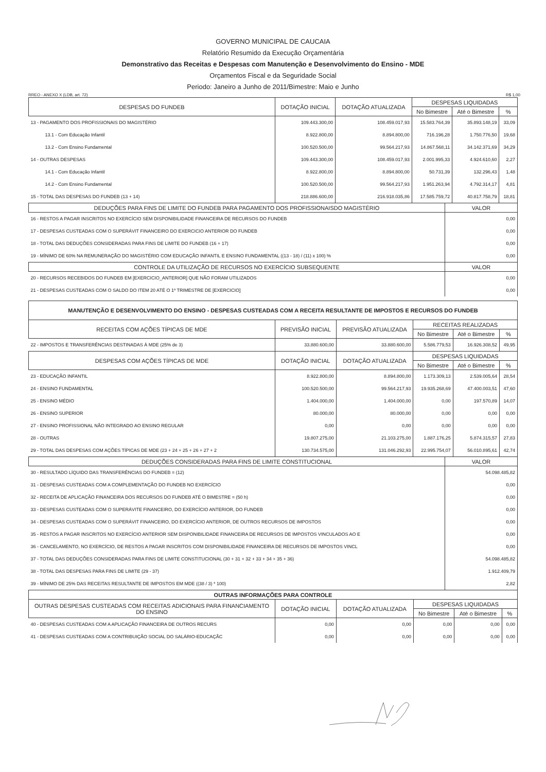GOVERNO MUNICIPAL DE CAUCAIA
Relatório Resumido da Execução Orçamentária
Demonstrativo das Receitas e Despesas com Manutenção e Desenvolvimento do Ensino - MDE
Orçamentos Fiscal e da Seguridade Social
Periodo: Janeiro a Junho de 2011/Bimestre: Maio e Junho
RREO - ANEXO X (LDB, art. 72) R$ 1,00
| DESPESAS DO FUNDEB | DOTAÇÃO INICIAL | DOTAÇÃO ATUALIZADA | DESPESAS LIQUIDADAS | | |
| --- | --- | --- | --- | --- | --- |
| | | | No Bimestre | Até o Bimestre | % |
| 13 - PAGAMENTO DOS PROFISSIONAIS DO MAGISTÉRIO | 109.443.300,00 | 108.459.017,93 | 15.583.764,39 | 35.893.148,19 | 33,09 |
| 13.1 - Com Educação Infantil | 8.922.800,00 | 8.894.800,00 | 716.196,28 | 1.750.776,50 | 19,68 |
| 13.2 - Com Ensino Fundamental | 100.520.500,00 | 99.564.217,93 | 14.867.568,11 | 34.142.371,69 | 34,29 |
| 14 - OUTRAS DESPESAS | 109.443.300,00 | 108.459.017,93 | 2.001.995,33 | 4.924.610,60 | 2,27 |
| 14.1 - Com Educação Infantil | 8.922.800,00 | 8.894.800,00 | 50.731,39 | 132.296,43 | 1,48 |
| 14.2 - Com Ensino Fundamental | 100.520.500,00 | 99.564.217,93 | 1.951.263,94 | 4.792.314,17 | 4,81 |
| 15 - TOTAL DAS DESPESAS DO FUNDEB (13 + 14) | 218.886.600,00 | 216.918.035,86 | 17.585.759,72 | 40.817.758,79 | 18,81 |
| DEDUÇÕES PARA FINS DE LIMITE DO FUNDEB PARA PAGAMENTO DOS PROFISSIONAISDO MAGISTÉRIO | VALOR |
| --- | --- |
| 16 - RESTOS A PAGAR INSCRITOS NO EXERCÍCIO SEM DISPONIBILIDADE FINANCEIRA DE RECURSOS DO FUNDEB | 0,00 |
| 17 - DESPESAS CUSTEADAS COM O SUPERÁVIT FINANCEIRO DO EXERCICIO ANTERIOR DO FUNDEB | 0,00 |
| 18 - TOTAL DAS DEDUÇÕES CONSIDERADAS PARA FINS DE LIMITE DO FUNDEB (16 + 17) | 0,00 |
| 19 - MÍNIMO DE 60% NA REMUNERAÇÃO DO MAGISTÉRIO COM EDUCAÇÃO INFANTIL E ENSINO FUNDAMENTAL ((13 - 18) / (11) x 100) % | 0,00 |
| CONTROLE DA UTILIZAÇÃO DE RECURSOS NO EXERCÍCIO SUBSEQUENTE | VALOR |
| 20 - RECURSOS RECEBIDOS DO FUNDEB EM [EXERCICIO_ANTERIOR] QUE NÃO FORAM UTILIZADOS | 0,00 |
| 21 - DESPESAS CUSTEADAS COM O SALDO DO ITEM 20 ATÉ O 1º TRIMESTRE DE [EXERCICIO] | 0,00 |
| MANUTENÇÃO E DESENVOLVIMENTO DO ENSINO - DESPESAS CUSTEADAS COM A RECEITA RESULTANTE DE IMPOSTOS E RECURSOS DO FUNDEB | | | | | |
| --- | --- | --- | --- | --- | --- |
| RECEITAS COM AÇÕES TÍPICAS DE MDE | PREVISÃO INICIAL | PREVISÃO ATUALIZADA | RECEITAS REALIZADAS | | |
| | | | No Bimestre | Até o Bimestre | % |
| 22 - IMPOSTOS E TRANSFERÊNCIAS DESTINADAS À MDE (25% de 3) | 33.880.600,00 | 33.880.600,00 | 5.586.779,53 | 16.926.308,52 | 49,95 |
| DESPESAS COM AÇÕES TÍPICAS DE MDE | DOTAÇÃO INICIAL | DOTAÇÃO ATUALIZADA | DESPESAS LIQUIDADAS | | |
| | | | No Bimestre | Até o Bimestre | % |
| 23 - EDUCAÇÃO INFANTIL | 8.922.800,00 | 8.894.800,00 | 1.173.309,13 | 2.539.005,64 | 28,54 |
| 24 - ENSINO FUNDAMENTAL | 100.520.500,00 | 99.564.217,93 | 19.935.268,69 | 47.400.003,51 | 47,60 |
| 25 - ENSINO MÉDIO | 1.404.000,00 | 1.404.000,00 | 0,00 | 197.570,89 | 14,07 |
| 26 - ENSINO SUPERIOR | 80.000,00 | 80.000,00 | 0,00 | 0,00 | 0,00 |
| 27 - ENSINO PROFISSIONAL NÃO INTEGRADO AO ENSINO REGULAR | 0,00 | 0,00 | 0,00 | 0,00 | 0,00 |
| 28 - OUTRAS | 19.807.275,00 | 21.103.275,00 | 1.887.176,25 | 5.874.315,57 | 27,83 |
| 29 - TOTAL DAS DESPESAS COM AÇÕES TÍPICAS DE MDE (23 + 24 + 25 + 26 + 27 + 2 | 130.734.575,00 | 131.046.292,93 | 22.995.754,07 | 56.010.895,61 | 42,74 |
| DEDUÇÕES CONSIDERADAS PARA FINS DE LIMITE CONSTITUCIONAL | VALOR |
| --- | --- |
| 30 - RESULTADO LÍQUIDO DAS TRANSFERÊNCIAS DO FUNDEB = (12) | 54.098.485,82 |
| 31 - DESPESAS CUSTEADAS COM A COMPLEMENTAÇÃO DO FUNDEB NO EXERCÍCIO | 0,00 |
| 32 - RECEITA DE APLICAÇÃO FINANCEIRA DOS RECURSOS DO FUNDEB ATÉ O BIMESTRE = (50 h) | 0,00 |
| 33 - DESPESAS CUSTEADAS COM O SUPERÁVITE FINANCEIRO, DO EXERCÍCIO ANTERIOR, DO FUNDEB | 0,00 |
| 34 - DESPESAS CUSTEADAS COM O SUPERÁVIT FINANCEIRO, DO EXERCÍCIO ANTERIOR, DE OUTROS RECURSOS DE IMPOSTOS | 0,00 |
| 35 - RESTOS A PAGAR INSCRITOS NO EXERCÍCIO ANTERIOR SEM DISPONIBILIDADE FINANCEIRA DE RECURSOS DE IMPOSTOS VINCULADOS AO E | 0,00 |
| 36 - CANCELAMENTO, NO EXERCÍCIO, DE RESTOS A PAGAR INSCRITOS COM DISPONIBILIDADE FINANCEIRA DE RECURSOS DE IMPOSTOS VINCL | 0,00 |
| 37 - TOTAL DAS DEDUÇÕES CONSIDERADAS PARA FINS DE LIMITE CONSTITUCIONAL (30 + 31 + 32 + 33 + 34 + 35 + 36) | 54.098.485,82 |
| 38 - TOTAL DAS DESPESAS PARA FINS DE LIMITE (29 - 37) | 1.912.409,79 |
| 39 - MÍNIMO DE 25% DAS RECEITAS RESULTANTE DE IMPOSTOS EM MDE ((38 / 3) * 100) | 2,82 |
| OUTRAS INFORMAÇÕES PARA CONTROLE | | | | | |
| --- | --- | --- | --- | --- | --- |
| OUTRAS DESPESAS CUSTEADAS COM RECEITAS ADICIONAIS PARA FINANCIAMENTO DO ENSINO | DOTAÇÃO INICIAL | DOTAÇÃO ATUALIZADA | DESPESAS LIQUIDADAS | | |
| | | | No Bimestre | Até o Bimestre | % |
| 40 - DESPESAS CUSTEADAS COM A APLICAÇÃO FINANCEIRA DE OUTROS RECURS | 0,00 | 0,00 | 0,00 | 0,00 | 0,00 |
| 41 - DESPESAS CUSTEADAS COM A CONTRIBUIÇÃO SOCIAL DO SALÁRIO-EDUCAÇÃC | 0,00 | 0,00 | 0,00 | 0,00 | 0,00 |